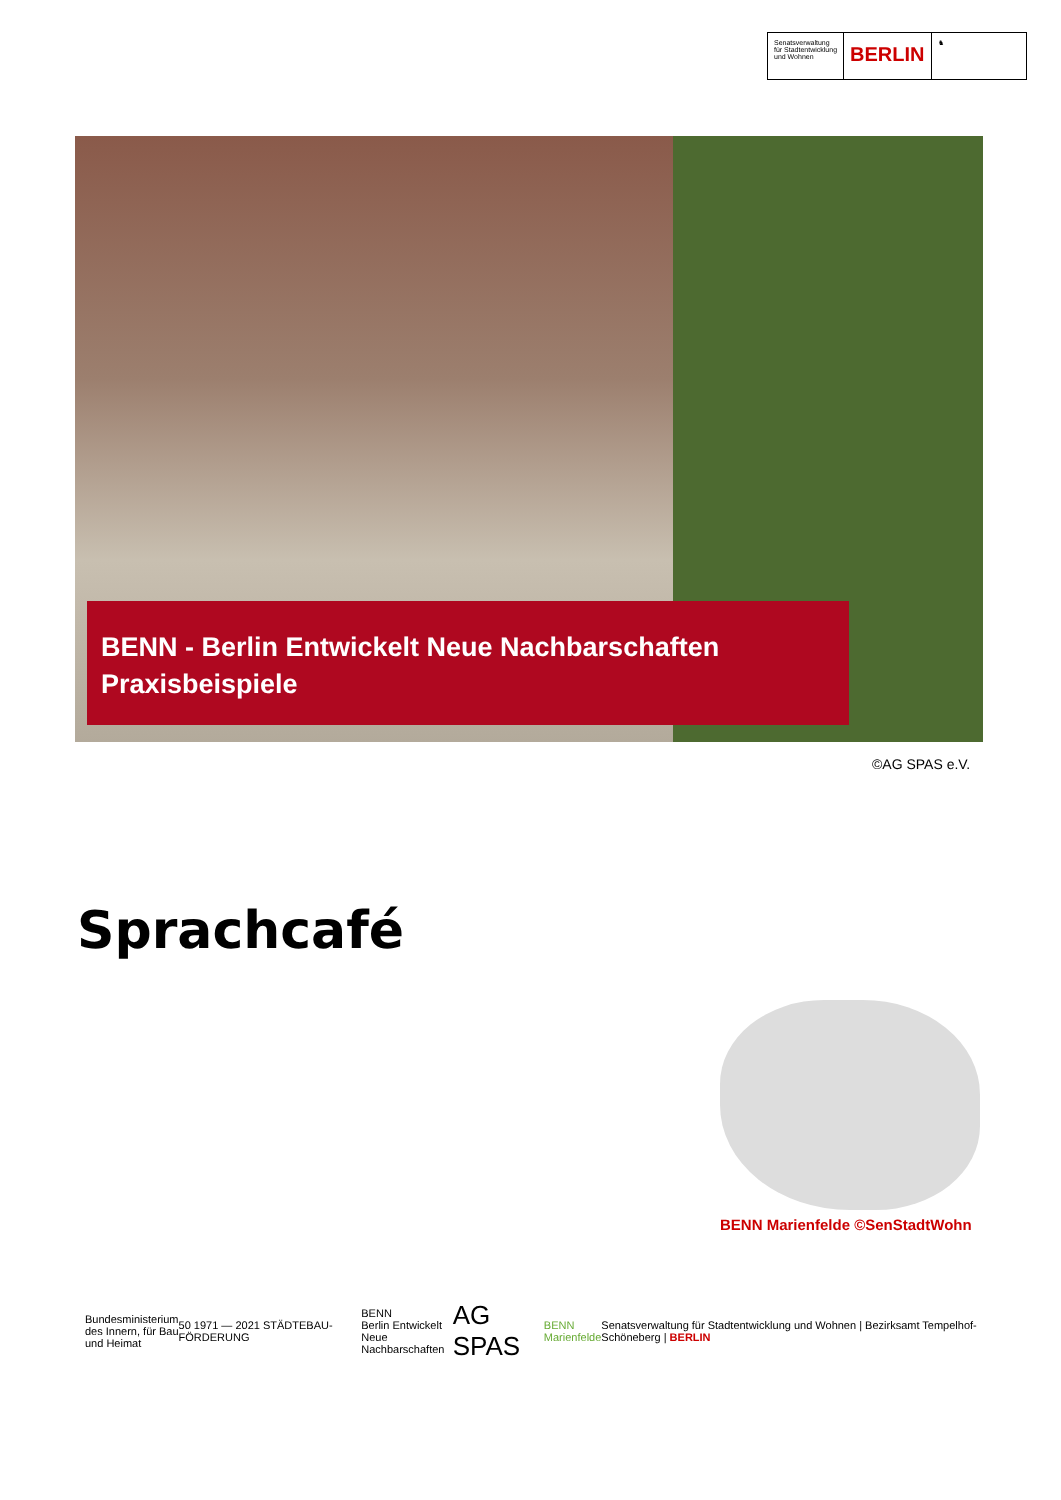Senatsverwaltung
für Stadtentwicklung
und Wohnen
BERLIN
♞
BENN - Berlin Entwickelt Neue Nachbarschaften
Praxisbeispiele
©AG SPAS e.V.
Sprachcafé
BENN Marienfelde ©SenStadtWohn
Bundesministerium
des Innern, für Bau
und Heimat 50 1971 — 2021 STÄDTEBAU-FÖRDERUNG BENN
Berlin Entwickelt
Neue Nachbarschaften AG SPAS BENN
Marienfelde Senatsverwaltung für Stadtentwicklung und Wohnen | Bezirksamt Tempelhof-Schöneberg | BERLIN